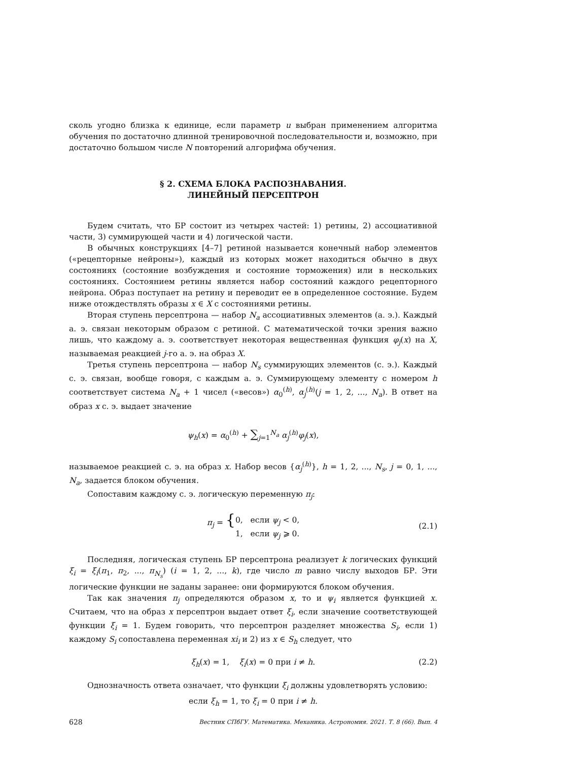сколь угодно близка к единице, если параметр u выбран применением алгоритма обучения по достаточно длинной тренировочной последовательности и, возможно, при достаточно большом числе N повторений алгорифма обучения.
§ 2. СХЕМА БЛОКА РАСПОЗНАВАНИЯ.
ЛИНЕЙНЫЙ ПЕРСЕПТРОН
Будем считать, что БР состоит из четырех частей: 1) ретины, 2) ассоциативной части, 3) суммирующей части и 4) логической части.
В обычных конструкциях [4–7] ретиной называется конечный набор элементов («рецепторные нейроны»), каждый из которых может находиться обычно в двух состояниях (состояние возбуждения и состояние торможения) или в нескольких состояниях. Состоянием ретины является набор состояний каждого рецепторного нейрона. Образ поступает на ретину и переводит ее в определенное состояние. Будем ниже отождествлять образы x ∈ X с состояниями ретины.
Вторая ступень персептрона — набор N<sub>a</sub> ассоциативных элементов (а. э.). Каждый а. э. связан некоторым образом с ретиной. С математической точки зрения важно лишь, что каждому а. э. соответствует некоторая вещественная функция φ<sub>j</sub>(x) на X, называемая реакцией j-го а. э. на образ X.
Третья ступень персептрона — набор N<sub>s</sub> суммирующих элементов (с. э.). Каждый с. э. связан, вообще говоря, с каждым а. э. Суммирующему элементу с номером h соответствует система N<sub>a</sub> + 1 чисел («весов») α<sub>0</sub><sup>(h)</sup>, α<sub>j</sub><sup>(h)</sup>(j = 1, 2, ..., N<sub>a</sub>). В ответ на образ x с. э. выдает значение
ψ<sub>h</sub>(x) = α<sub>0</sub><sup>(h)</sup> + ∑<sub>j=1</sub><sup>N<sub>a</sub></sup> α<sub>j</sub><sup>(h)</sup>φ<sub>j</sub>(x),
называемое реакцией с. э. на образ x. Набор весов {α<sub>j</sub><sup>(h)</sup>}, h = 1, 2, ..., N<sub>s</sub>, j = 0, 1, ..., N<sub>a</sub>, задается блоком обучения.
Сопоставим каждому с. э. логическую переменную π<sub>j</sub>:
π<sub>j</sub> = { 0, если ψ<sub>j</sub> < 0,
1, если ψ<sub>j</sub> ⩾ 0.
(2.1)
Последняя, логическая ступень БР персептрона реализует k логических функций ξ<sub>i</sub> = ξ<sub>i</sub>(π<sub>1</sub>, π<sub>2</sub>, ..., π<sub>N<sub>s</sub></sub>) (i = 1, 2, ..., k), где число m равно числу выходов БР. Эти логические функции не заданы заранее: они формируются блоком обучения.
Так как значения π<sub>j</sub> определяются образом x, то и ψ<sub>i</sub> является функцией x. Считаем, что на образ x персептрон выдает ответ ξ<sub>i</sub>, если значение соответствующей функции ξ<sub>i</sub> = 1. Будем говорить, что персептрон разделяет множества S<sub>i</sub>, если 1) каждому S<sub>i</sub> сопоставлена переменная xi<sub>i</sub> и 2) из x ∈ S<sub>h</sub> следует, что
ξ<sub>h</sub>(x) = 1, ξ<sub>i</sub>(x) = 0 при i ≠ h. (2.2)
Однозначность ответа означает, что функции ξ<sub>i</sub> должны удовлетворять условию:
если ξ<sub>h</sub> = 1, то ξ<sub>i</sub> = 0 при i ≠ h.
628 Вестник СПбГУ. Математика. Механика. Астрономия. 2021. Т. 8 (66). Вып. 4